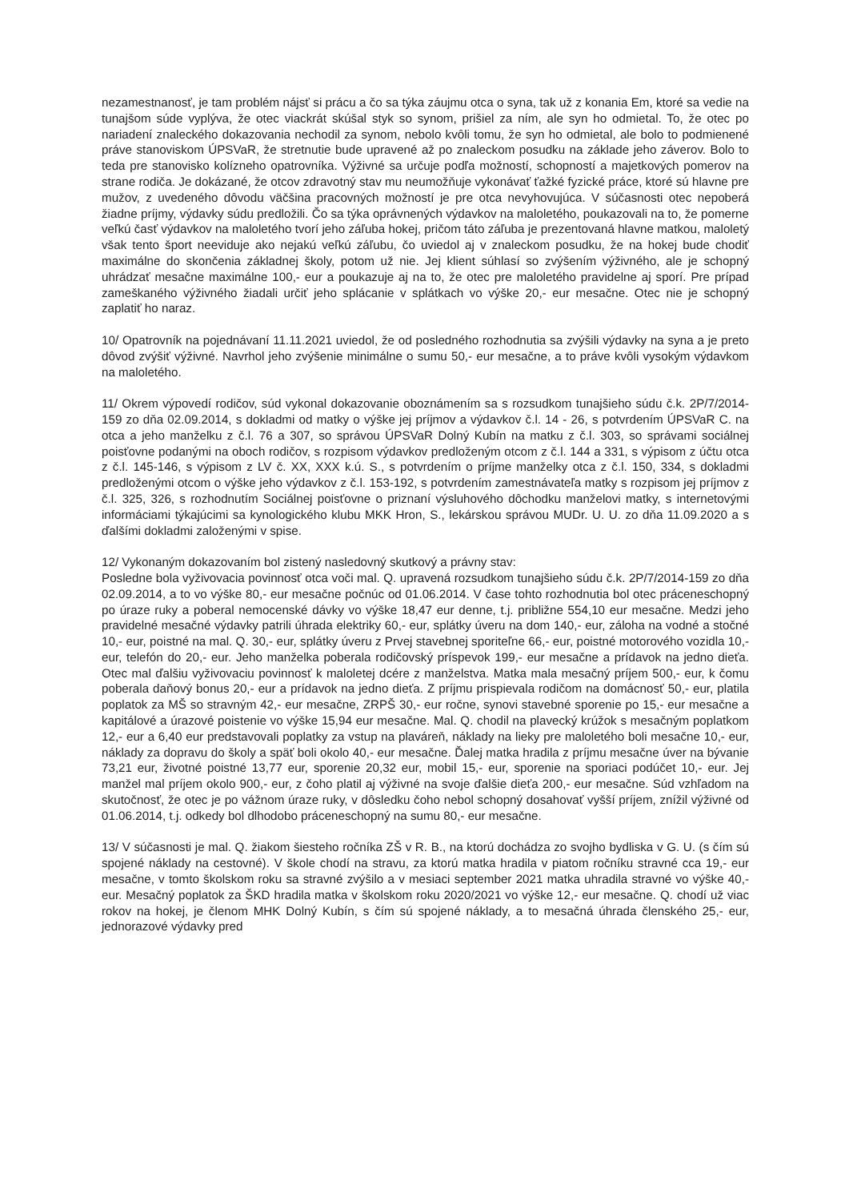nezamestnanosť, je tam problém nájsť si prácu a čo sa týka záujmu otca o syna, tak už z konania Em, ktoré sa vedie na tunajšom súde vyplýva, že otec viackrát skúšal styk so synom, prišiel za ním, ale syn ho odmietal. To, že otec po nariadení znaleckého dokazovania nechodil za synom, nebolo kvôli tomu, že syn ho odmietal, ale bolo to podmienené práve stanoviskom ÚPSVaR, že stretnutie bude upravené až po znaleckom posudku na základe jeho záverov. Bolo to teda pre stanovisko kolízneho opatrovníka. Výživné sa určuje podľa možností, schopností a majetkových pomerov na strane rodiča. Je dokázané, že otcov zdravotný stav mu neumožňuje vykonávať ťažké fyzické práce, ktoré sú hlavne pre mužov, z uvedeného dôvodu väčšina pracovných možností je pre otca nevyhovujúca. V súčasnosti otec nepoberá žiadne príjmy, výdavky súdu predložili. Čo sa týka oprávnených výdavkov na maloletého, poukazovali na to, že pomerne veľkú časť výdavkov na maloletého tvorí jeho záľuba hokej, pričom táto záľuba je prezentovaná hlavne matkou, maloletý však tento šport neeviduje ako nejakú veľkú záľubu, čo uviedol aj v znaleckom posudku, že na hokej bude chodiť maximálne do skončenia základnej školy, potom už nie. Jej klient súhlasí so zvýšením výživného, ale je schopný uhrádzať mesačne maximálne 100,- eur a poukazuje aj na to, že otec pre maloletého pravidelne aj sporí. Pre prípad zameškaného výživného žiadali určiť jeho splácanie v splátkach vo výške 20,- eur mesačne. Otec nie je schopný zaplatiť ho naraz.
10/ Opatrovník na pojednávaní 11.11.2021 uviedol, že od posledného rozhodnutia sa zvýšili výdavky na syna a je preto dôvod zvýšiť výživné. Navrhol jeho zvýšenie minimálne o sumu 50,- eur mesačne, a to práve kvôli vysokým výdavkom na maloletého.
11/ Okrem výpovedí rodičov, súd vykonal dokazovanie oboznámením sa s rozsudkom tunajšieho súdu č.k. 2P/7/2014-159 zo dňa 02.09.2014, s dokladmi od matky o výške jej príjmov a výdavkov č.l. 14 - 26, s potvrdením ÚPSVaR C. na otca a jeho manželku z č.l. 76 a 307, so správou ÚPSVaR Dolný Kubín na matku z č.l. 303, so správami sociálnej poisťovne podanými na oboch rodičov, s rozpisom výdavkov predloženým otcom z č.l. 144 a 331, s výpisom z účtu otca z č.l. 145-146, s výpisom z LV č. XX, XXX k.ú. S., s potvrdením o príjme manželky otca z č.l. 150, 334, s dokladmi predloženými otcom o výške jeho výdavkov z č.l. 153-192, s potvrdením zamestnávateľa matky s rozpisom jej príjmov z č.l. 325, 326, s rozhodnutím Sociálnej poisťovne o priznaní výsluhového dôchodku manželovi matky, s internetovými informáciami týkajúcimi sa kynologického klubu MKK Hron, S., lekárskou správou MUDr. U. U. zo dňa 11.09.2020 a s ďalšími dokladmi založenými v spise.
12/ Vykonaným dokazovaním bol zistený nasledovný skutkový a právny stav:
Posledne bola vyživovacia povinnosť otca voči mal. Q. upravená rozsudkom tunajšieho súdu č.k. 2P/7/2014-159 zo dňa 02.09.2014, a to vo výške 80,- eur mesačne počnúc od 01.06.2014. V čase tohto rozhodnutia bol otec práceneschopný po úraze ruky a poberal nemocenské dávky vo výške 18,47 eur denne, t.j. približne 554,10 eur mesačne. Medzi jeho pravidelné mesačné výdavky patrili úhrada elektriky 60,- eur, splátky úveru na dom 140,- eur, záloha na vodné a stočné 10,- eur, poistné na mal. Q. 30,- eur, splátky úveru z Prvej stavebnej sporiteľne 66,- eur, poistné motorového vozidla 10,- eur, telefón do 20,- eur. Jeho manželka poberala rodičovský príspevok 199,- eur mesačne a prídavok na jedno dieťa. Otec mal ďalšiu vyživovaciu povinnosť k maloletej dcére z manželstva. Matka mala mesačný príjem 500,- eur, k čomu poberala daňový bonus 20,- eur a prídavok na jedno dieťa. Z príjmu prispievala rodičom na domácnosť 50,- eur, platila poplatok za MŠ so stravným 42,- eur mesačne, ZRPŠ 30,- eur ročne, synovi stavebné sporenie po 15,- eur mesačne a kapitálové a úrazové poistenie vo výške 15,94 eur mesačne. Mal. Q. chodil na plavecký krúžok s mesačným poplatkom 12,- eur a 6,40 eur predstavovali poplatky za vstup na plaváreň, náklady na lieky pre maloletého boli mesačne 10,- eur, náklady za dopravu do školy a späť boli okolo 40,- eur mesačne. Ďalej matka hradila z príjmu mesačne úver na bývanie 73,21 eur, životné poistné 13,77 eur, sporenie 20,32 eur, mobil 15,- eur, sporenie na sporiaci podúčet 10,- eur. Jej manžel mal príjem okolo 900,- eur, z čoho platil aj výživné na svoje ďalšie dieťa 200,- eur mesačne. Súd vzhľadom na skutočnosť, že otec je po vážnom úraze ruky, v dôsledku čoho nebol schopný dosahovať vyšší príjem, znížil výživné od 01.06.2014, t.j. odkedy bol dlhodobo práceneschopný na sumu 80,- eur mesačne.
13/ V súčasnosti je mal. Q. žiakom šiesteho ročníka ZŠ v R. B., na ktorú dochádza zo svojho bydliska v G. U. (s čím sú spojené náklady na cestovné). V škole chodí na stravu, za ktorú matka hradila v piatom ročníku stravné cca 19,- eur mesačne, v tomto školskom roku sa stravné zvýšilo a v mesiaci september 2021 matka uhradila stravné vo výške 40,- eur. Mesačný poplatok za ŠKD hradila matka v školskom roku 2020/2021 vo výške 12,- eur mesačne. Q. chodí už viac rokov na hokej, je členom MHK Dolný Kubín, s čím sú spojené náklady, a to mesačná úhrada členského 25,- eur, jednorazové výdavky pred